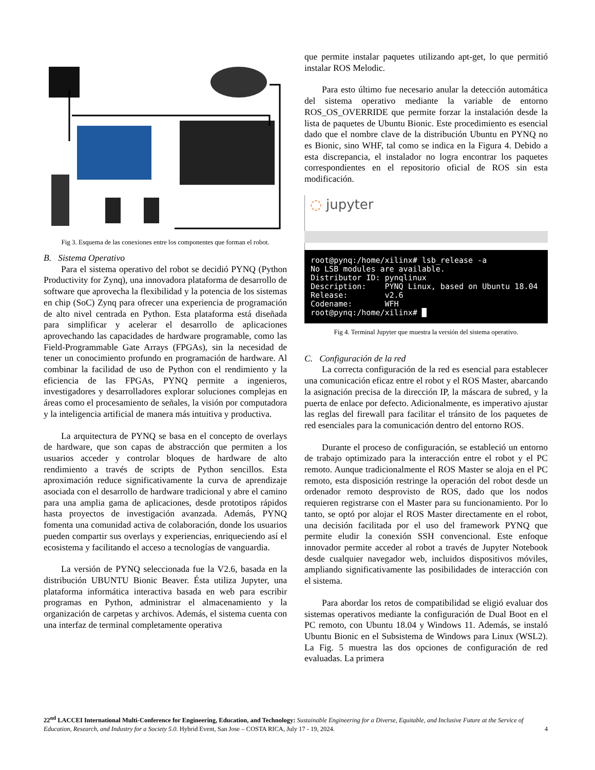Fig 3. Esquema de las conexiones entre los componentes que forman el robot.
B. Sistema Operativo
Para el sistema operativo del robot se decidió PYNQ (Python Productivity for Zynq), una innovadora plataforma de desarrollo de software que aprovecha la flexibilidad y la potencia de los sistemas en chip (SoC) Zynq para ofrecer una experiencia de programación de alto nivel centrada en Python. Esta plataforma está diseñada para simplificar y acelerar el desarrollo de aplicaciones aprovechando las capacidades de hardware programable, como las Field-Programmable Gate Arrays (FPGAs), sin la necesidad de tener un conocimiento profundo en programación de hardware. Al combinar la facilidad de uso de Python con el rendimiento y la eficiencia de las FPGAs, PYNQ permite a ingenieros, investigadores y desarrolladores explorar soluciones complejas en áreas como el procesamiento de señales, la visión por computadora y la inteligencia artificial de manera más intuitiva y productiva.
La arquitectura de PYNQ se basa en el concepto de overlays de hardware, que son capas de abstracción que permiten a los usuarios acceder y controlar bloques de hardware de alto rendimiento a través de scripts de Python sencillos. Esta aproximación reduce significativamente la curva de aprendizaje asociada con el desarrollo de hardware tradicional y abre el camino para una amplia gama de aplicaciones, desde prototipos rápidos hasta proyectos de investigación avanzada. Además, PYNQ fomenta una comunidad activa de colaboración, donde los usuarios pueden compartir sus overlays y experiencias, enriqueciendo así el ecosistema y facilitando el acceso a tecnologías de vanguardia.
La versión de PYNQ seleccionada fue la V2.6, basada en la distribución UBUNTU Bionic Beaver. Ésta utiliza Jupyter, una plataforma informática interactiva basada en web para escribir programas en Python, administrar el almacenamiento y la organización de carpetas y archivos. Además, el sistema cuenta con una interfaz de terminal completamente operativa
que permite instalar paquetes utilizando apt-get, lo que permitió instalar ROS Melodic.
Para esto último fue necesario anular la detección automática del sistema operativo mediante la variable de entorno ROS_OS_OVERRIDE que permite forzar la instalación desde la lista de paquetes de Ubuntu Bionic. Este procedimiento es esencial dado que el nombre clave de la distribución Ubuntu en PYNQ no es Bionic, sino WHF, tal como se indica en la Figura 4. Debido a esta discrepancia, el instalador no logra encontrar los paquetes correspondientes en el repositorio oficial de ROS sin esta modificación.
◌ jupyter
root@pynq:/home/xilinx# lsb_release -a No LSB modules are available. Distributor ID: pynqlinux Description: PYNQ Linux, based on Ubuntu 18.04 Release: v2.6 Codename: WFH root@pynq:/home/xilinx# █
Fig 4. Terminal Jupyter que muestra la versión del sistema operativo.
C. Configuración de la red
La correcta configuración de la red es esencial para establecer una comunicación eficaz entre el robot y el ROS Master, abarcando la asignación precisa de la dirección IP, la máscara de subred, y la puerta de enlace por defecto. Adicionalmente, es imperativo ajustar las reglas del firewall para facilitar el tránsito de los paquetes de red esenciales para la comunicación dentro del entorno ROS.
Durante el proceso de configuración, se estableció un entorno de trabajo optimizado para la interacción entre el robot y el PC remoto. Aunque tradicionalmente el ROS Master se aloja en el PC remoto, esta disposición restringe la operación del robot desde un ordenador remoto desprovisto de ROS, dado que los nodos requieren registrarse con el Master para su funcionamiento. Por lo tanto, se optó por alojar el ROS Master directamente en el robot, una decisión facilitada por el uso del framework PYNQ que permite eludir la conexión SSH convencional. Este enfoque innovador permite acceder al robot a través de Jupyter Notebook desde cualquier navegador web, incluidos dispositivos móviles, ampliando significativamente las posibilidades de interacción con el sistema.
Para abordar los retos de compatibilidad se eligió evaluar dos sistemas operativos mediante la configuración de Dual Boot en el PC remoto, con Ubuntu 18.04 y Windows 11. Además, se instaló Ubuntu Bionic en el Subsistema de Windows para Linux (WSL2). La Fig. 5 muestra las dos opciones de configuración de red evaluadas. La primera
22<sup>nd</sup> LACCEI International Multi-Conference for Engineering, Education, and Technology: Sustainable Engineering for a Diverse, Equitable, and Inclusive Future at the Service of Education, Research, and Industry for a Society 5.0. Hybrid Event, San Jose – COSTA RICA, July 17 - 19, 2024. 4